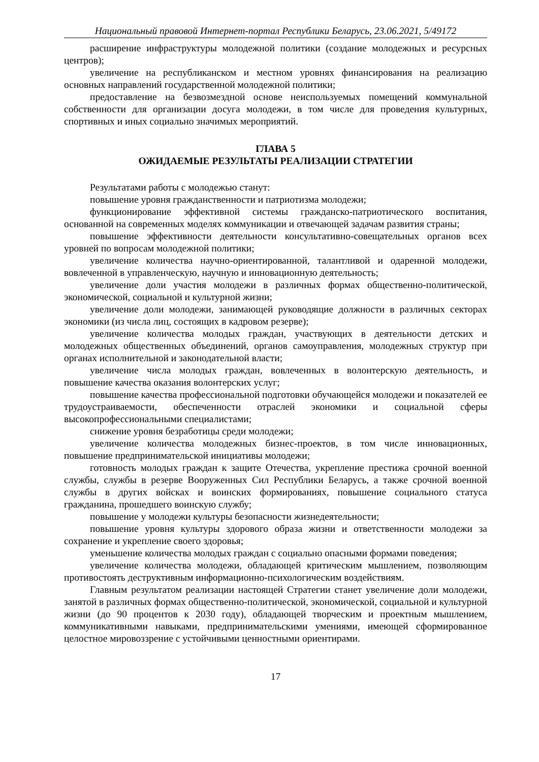Национальный правовой Интернет-портал Республики Беларусь, 23.06.2021, 5/49172
расширение инфраструктуры молодежной политики (создание молодежных и ресурсных центров);
увеличение на республиканском и местном уровнях финансирования на реализацию основных направлений государственной молодежной политики;
предоставление на безвозмездной основе неиспользуемых помещений коммунальной собственности для организации досуга молодежи, в том числе для проведения культурных, спортивных и иных социально значимых мероприятий.
ГЛАВА 5
ОЖИДАЕМЫЕ РЕЗУЛЬТАТЫ РЕАЛИЗАЦИИ СТРАТЕГИИ
Результатами работы с молодежью станут:
повышение уровня гражданственности и патриотизма молодежи;
функционирование эффективной системы гражданско-патриотического воспитания, основанной на современных моделях коммуникации и отвечающей задачам развития страны;
повышение эффективности деятельности консультативно-совещательных органов всех уровней по вопросам молодежной политики;
увеличение количества научно-ориентированной, талантливой и одаренной молодежи, вовлеченной в управленческую, научную и инновационную деятельность;
увеличение доли участия молодежи в различных формах общественно-политической, экономической, социальной и культурной жизни;
увеличение доли молодежи, занимающей руководящие должности в различных секторах экономики (из числа лиц, состоящих в кадровом резерве);
увеличение количества молодых граждан, участвующих в деятельности детских и молодежных общественных объединений, органов самоуправления, молодежных структур при органах исполнительной и законодательной власти;
увеличение числа молодых граждан, вовлеченных в волонтерскую деятельность, и повышение качества оказания волонтерских услуг;
повышение качества профессиональной подготовки обучающейся молодежи и показателей ее трудоустраиваемости, обеспеченности отраслей экономики и социальной сферы высокопрофессиональными специалистами;
снижение уровня безработицы среди молодежи;
увеличение количества молодежных бизнес-проектов, в том числе инновационных, повышение предпринимательской инициативы молодежи;
готовность молодых граждан к защите Отечества, укрепление престижа срочной военной службы, службы в резерве Вооруженных Сил Республики Беларусь, а также срочной военной службы в других войсках и воинских формированиях, повышение социального статуса гражданина, прошедшего воинскую службу;
повышение у молодежи культуры безопасности жизнедеятельности;
повышение уровня культуры здорового образа жизни и ответственности молодежи за сохранение и укрепление своего здоровья;
уменьшение количества молодых граждан с социально опасными формами поведения;
увеличение количества молодежи, обладающей критическим мышлением, позволяющим противостоять деструктивным информационно-психологическим воздействиям.
Главным результатом реализации настоящей Стратегии станет увеличение доли молодежи, занятой в различных формах общественно-политической, экономической, социальной и культурной жизни (до 90 процентов к 2030 году), обладающей творческим и проектным мышлением, коммуникативными навыками, предпринимательскими умениями, имеющей сформированное целостное мировоззрение с устойчивыми ценностными ориентирами.
17